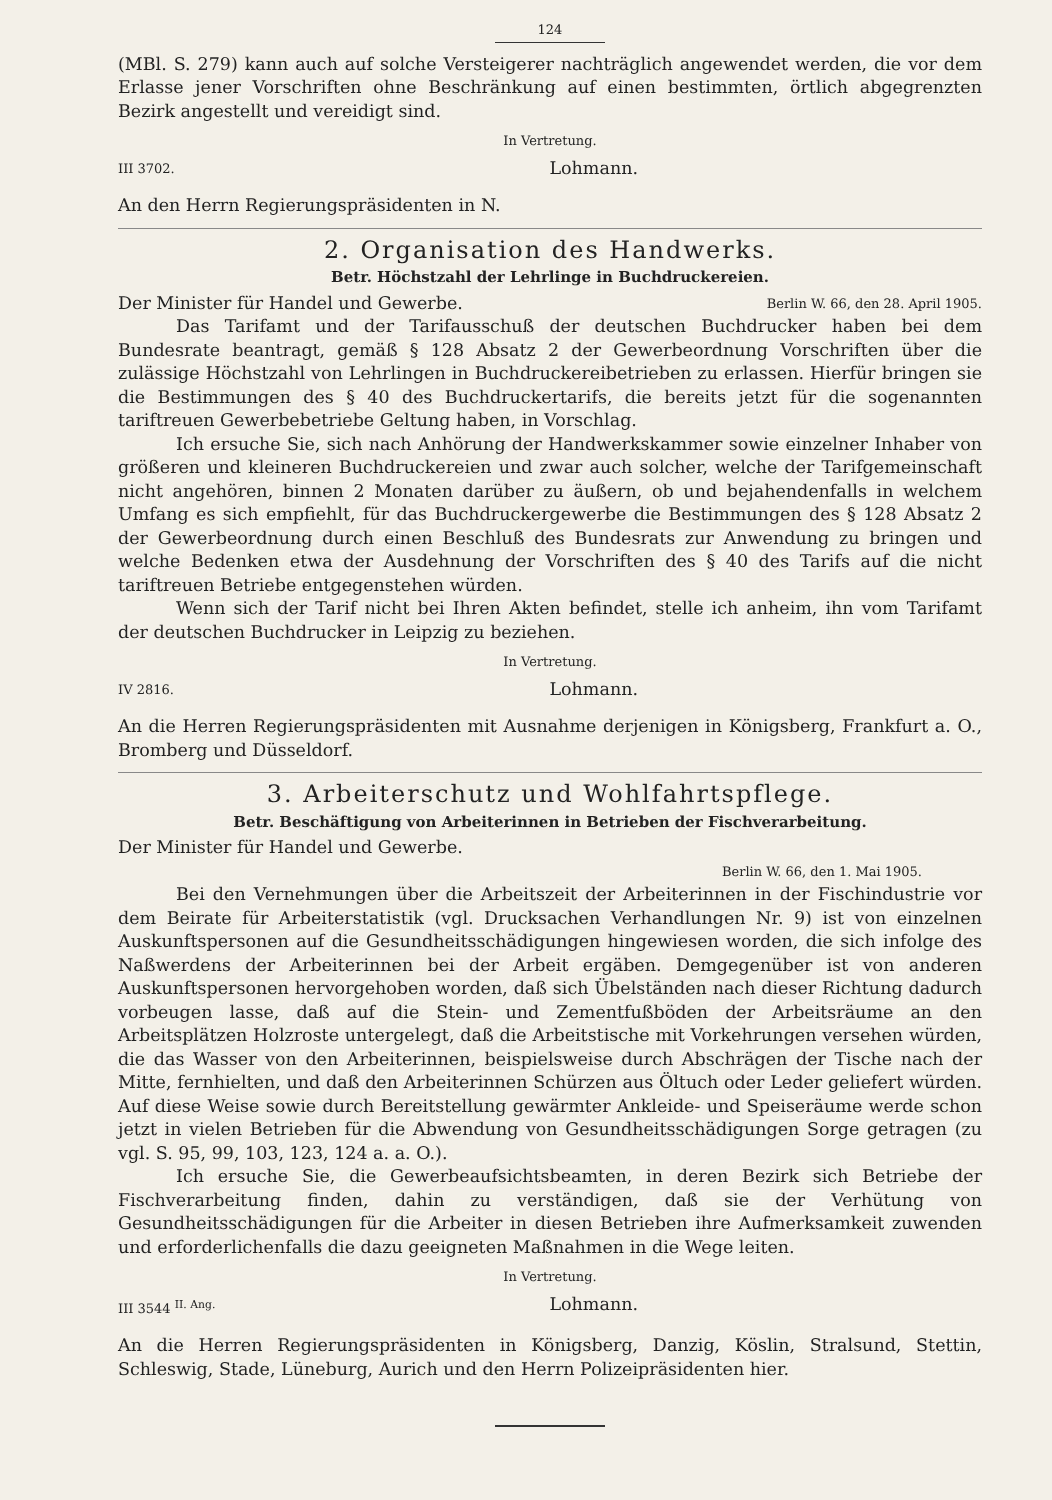124
(MBl. S. 279) kann auch auf solche Versteigerer nachträglich angewendet werden, die vor dem Erlasse jener Vorschriften ohne Beschränkung auf einen bestimmten, örtlich abgegrenzten Bezirk angestellt und vereidigt sind.
In Vertretung.
III 3702. Lohmann.
An den Herrn Regierungspräsidenten in N.
2. Organisation des Handwerks.
Betr. Höchstzahl der Lehrlinge in Buchdruckereien.
Der Minister für Handel und Gewerbe. Berlin W. 66, den 28. April 1905.
Das Tarifamt und der Tarifausschuß der deutschen Buchdrucker haben bei dem Bundesrate beantragt, gemäß § 128 Absatz 2 der Gewerbeordnung Vorschriften über die zulässige Höchstzahl von Lehrlingen in Buchdruckereibetrieben zu erlassen. Hierfür bringen sie die Bestimmungen des § 40 des Buchdruckertarifs, die bereits jetzt für die sogenannten tariftreuen Gewerbebetriebe Geltung haben, in Vorschlag.
Ich ersuche Sie, sich nach Anhörung der Handwerkskammer sowie einzelner Inhaber von größeren und kleineren Buchdruckereien und zwar auch solcher, welche der Tarifgemeinschaft nicht angehören, binnen 2 Monaten darüber zu äußern, ob und bejahendenfalls in welchem Umfang es sich empfiehlt, für das Buchdruckergewerbe die Bestimmungen des § 128 Absatz 2 der Gewerbeordnung durch einen Beschluß des Bundesrats zur Anwendung zu bringen und welche Bedenken etwa der Ausdehnung der Vorschriften des § 40 des Tarifs auf die nicht tariftreuen Betriebe entgegenstehen würden.
Wenn sich der Tarif nicht bei Ihren Akten befindet, stelle ich anheim, ihn vom Tarifamt der deutschen Buchdrucker in Leipzig zu beziehen.
In Vertretung.
IV 2816. Lohmann.
An die Herren Regierungspräsidenten mit Ausnahme derjenigen in Königsberg, Frankfurt a. O., Bromberg und Düsseldorf.
3. Arbeiterschutz und Wohlfahrtspflege.
Betr. Beschäftigung von Arbeiterinnen in Betrieben der Fischverarbeitung.
Der Minister für Handel und Gewerbe.
Berlin W. 66, den 1. Mai 1905.
Bei den Vernehmungen über die Arbeitszeit der Arbeiterinnen in der Fischindustrie vor dem Beirate für Arbeiterstatistik (vgl. Drucksachen Verhandlungen Nr. 9) ist von einzelnen Auskunftspersonen auf die Gesundheitsschädigungen hingewiesen worden, die sich infolge des Naßwerdens der Arbeiterinnen bei der Arbeit ergäben. Demgegenüber ist von anderen Auskunftspersonen hervorgehoben worden, daß sich Übelständen nach dieser Richtung dadurch vorbeugen lasse, daß auf die Stein- und Zementfußböden der Arbeitsräume an den Arbeitsplätzen Holzroste untergelegt, daß die Arbeitstische mit Vorkehrungen versehen würden, die das Wasser von den Arbeiterinnen, beispielsweise durch Abschrägen der Tische nach der Mitte, fernhielten, und daß den Arbeiterinnen Schürzen aus Öltuch oder Leder geliefert würden. Auf diese Weise sowie durch Bereitstellung gewärmter Ankleide- und Speiseräume werde schon jetzt in vielen Betrieben für die Abwendung von Gesundheitsschädigungen Sorge getragen (zu vgl. S. 95, 99, 103, 123, 124 a. a. O.).
Ich ersuche Sie, die Gewerbeaufsichtsbeamten, in deren Bezirk sich Betriebe der Fischverarbeitung finden, dahin zu verständigen, daß sie der Verhütung von Gesundheitsschädigungen für die Arbeiter in diesen Betrieben ihre Aufmerksamkeit zuwenden und erforderlichenfalls die dazu geeigneten Maßnahmen in die Wege leiten.
In Vertretung.
III 3544 <sup>II. Ang.</sup> Lohmann.
An die Herren Regierungspräsidenten in Königsberg, Danzig, Köslin, Stralsund, Stettin, Schleswig, Stade, Lüneburg, Aurich und den Herrn Polizeipräsidenten hier.